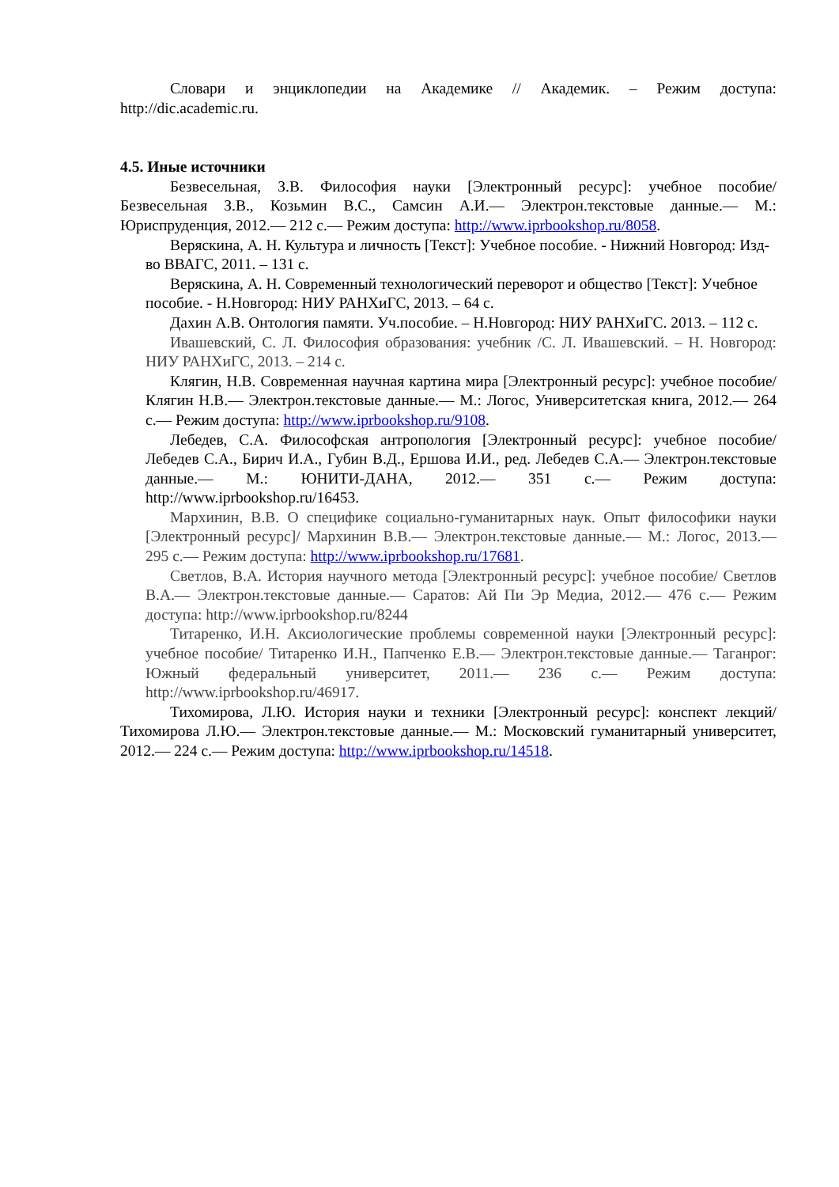Словари и энциклопедии на Академике // Академик. – Режим доступа: http://dic.academic.ru.
4.5. Иные источники
Безвесельная, З.В. Философия науки [Электронный ресурс]: учебное пособие/ Безвесельная З.В., Козьмин В.С., Самсин А.И.— Электрон.текстовые данные.— М.: Юриспруденция, 2012.— 212 с.— Режим доступа: http://www.iprbookshop.ru/8058.
Веряскина, А. Н. Культура и личность [Текст]: Учебное пособие. - Нижний Новгород: Изд-во ВВАГС, 2011. – 131 с.
Веряскина, А. Н. Современный технологический переворот и общество [Текст]: Учебное пособие. - Н.Новгород: НИУ РАНХиГС, 2013. – 64 с.
Дахин А.В. Онтология памяти. Уч.пособие. – Н.Новгород: НИУ РАНХиГС. 2013. – 112 с.
Ивашевский, С. Л. Философия образования: учебник /С. Л. Ивашевский. – Н. Новгород: НИУ РАНХиГС, 2013. – 214 с.
Клягин, Н.В. Современная научная картина мира [Электронный ресурс]: учебное пособие/ Клягин Н.В.— Электрон.текстовые данные.— М.: Логос, Университетская книга, 2012.— 264 с.— Режим доступа: http://www.iprbookshop.ru/9108.
Лебедев, С.А. Философская антропология [Электронный ресурс]: учебное пособие/ Лебедев С.А., Бирич И.А., Губин В.Д., Ершова И.И., ред. Лебедев С.А.— Электрон.текстовые данные.— М.: ЮНИТИ-ДАНА, 2012.— 351 с.— Режим доступа: http://www.iprbookshop.ru/16453.
Мархинин, В.В. О специфике социально-гуманитарных наук. Опыт философики науки [Электронный ресурс]/ Мархинин В.В.— Электрон.текстовые данные.— М.: Логос, 2013.— 295 с.— Режим доступа: http://www.iprbookshop.ru/17681.
Светлов, В.А. История научного метода [Электронный ресурс]: учебное пособие/ Светлов В.А.— Электрон.текстовые данные.— Саратов: Ай Пи Эр Медиа, 2012.— 476 с.— Режим доступа: http://www.iprbookshop.ru/8244
Титаренко, И.Н. Аксиологические проблемы современной науки [Электронный ресурс]: учебное пособие/ Титаренко И.Н., Папченко Е.В.— Электрон.текстовые данные.— Таганрог: Южный федеральный университет, 2011.— 236 с.— Режим доступа: http://www.iprbookshop.ru/46917.
Тихомирова, Л.Ю. История науки и техники [Электронный ресурс]: конспект лекций/ Тихомирова Л.Ю.— Электрон.текстовые данные.— М.: Московский гуманитарный университет, 2012.— 224 с.— Режим доступа: http://www.iprbookshop.ru/14518.